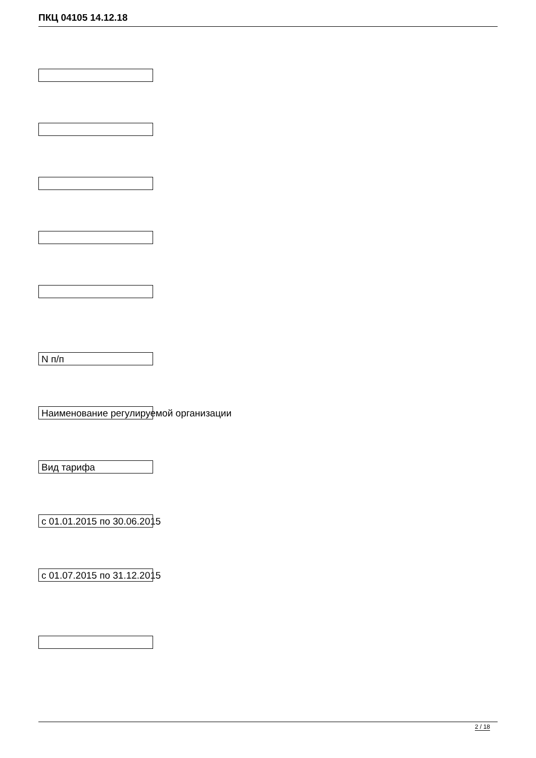ПКЦ 04105 14.12.18
N п/п
Наименование регулируемой организации
Вид тарифа
с 01.01.2015 по 30.06.2015
с 01.07.2015 по 31.12.2015
2 / 18